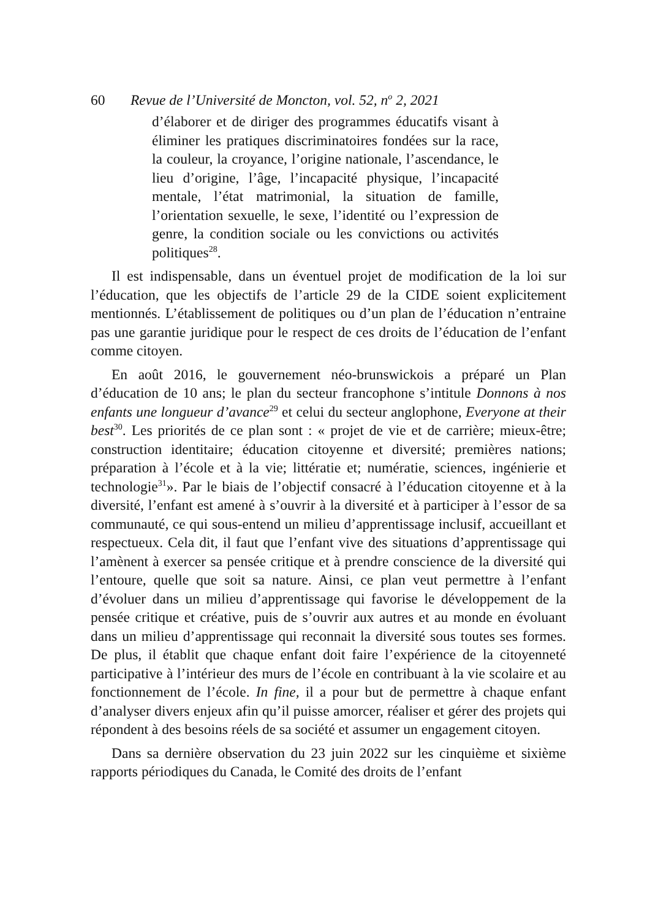60 Revue de l’Université de Moncton, vol. 52, n<sup>o</sup> 2, 2021
d’élaborer et de diriger des programmes éducatifs visant à éliminer les pratiques discriminatoires fondées sur la race, la couleur, la croyance, l’origine nationale, l’ascendance, le lieu d’origine, l’âge, l’incapacité physique, l’incapacité mentale, l’état matrimonial, la situation de famille, l’orientation sexuelle, le sexe, l’identité ou l’expression de genre, la condition sociale ou les convictions ou activités politiques<sup>28</sup>.
Il est indispensable, dans un éventuel projet de modification de la loi sur l’éducation, que les objectifs de l’article 29 de la CIDE soient explicitement mentionnés. L’établissement de politiques ou d’un plan de l’éducation n’entraine pas une garantie juridique pour le respect de ces droits de l’éducation de l’enfant comme citoyen.
En août 2016, le gouvernement néo-brunswickois a préparé un Plan d’éducation de 10 ans; le plan du secteur francophone s’intitule Donnons à nos enfants une longueur d’avance<sup>29</sup> et celui du secteur anglophone, Everyone at their best<sup>30</sup>. Les priorités de ce plan sont : « projet de vie et de carrière; mieux-être; construction identitaire; éducation citoyenne et diversité; premières nations; préparation à l’école et à la vie; littératie et; numératie, sciences, ingénierie et technologie<sup>31</sup>». Par le biais de l’objectif consacré à l’éducation citoyenne et à la diversité, l’enfant est amené à s’ouvrir à la diversité et à participer à l’essor de sa communauté, ce qui sous-entend un milieu d’apprentissage inclusif, accueillant et respectueux. Cela dit, il faut que l’enfant vive des situations d’apprentissage qui l’amènent à exercer sa pensée critique et à prendre conscience de la diversité qui l’entoure, quelle que soit sa nature. Ainsi, ce plan veut permettre à l’enfant d’évoluer dans un milieu d’apprentissage qui favorise le développement de la pensée critique et créative, puis de s’ouvrir aux autres et au monde en évoluant dans un milieu d’apprentissage qui reconnait la diversité sous toutes ses formes. De plus, il établit que chaque enfant doit faire l’expérience de la citoyenneté participative à l’intérieur des murs de l’école en contribuant à la vie scolaire et au fonctionnement de l’école. In fine, il a pour but de permettre à chaque enfant d’analyser divers enjeux afin qu’il puisse amorcer, réaliser et gérer des projets qui répondent à des besoins réels de sa société et assumer un engagement citoyen.
Dans sa dernière observation du 23 juin 2022 sur les cinquième et sixième rapports périodiques du Canada, le Comité des droits de l’enfant